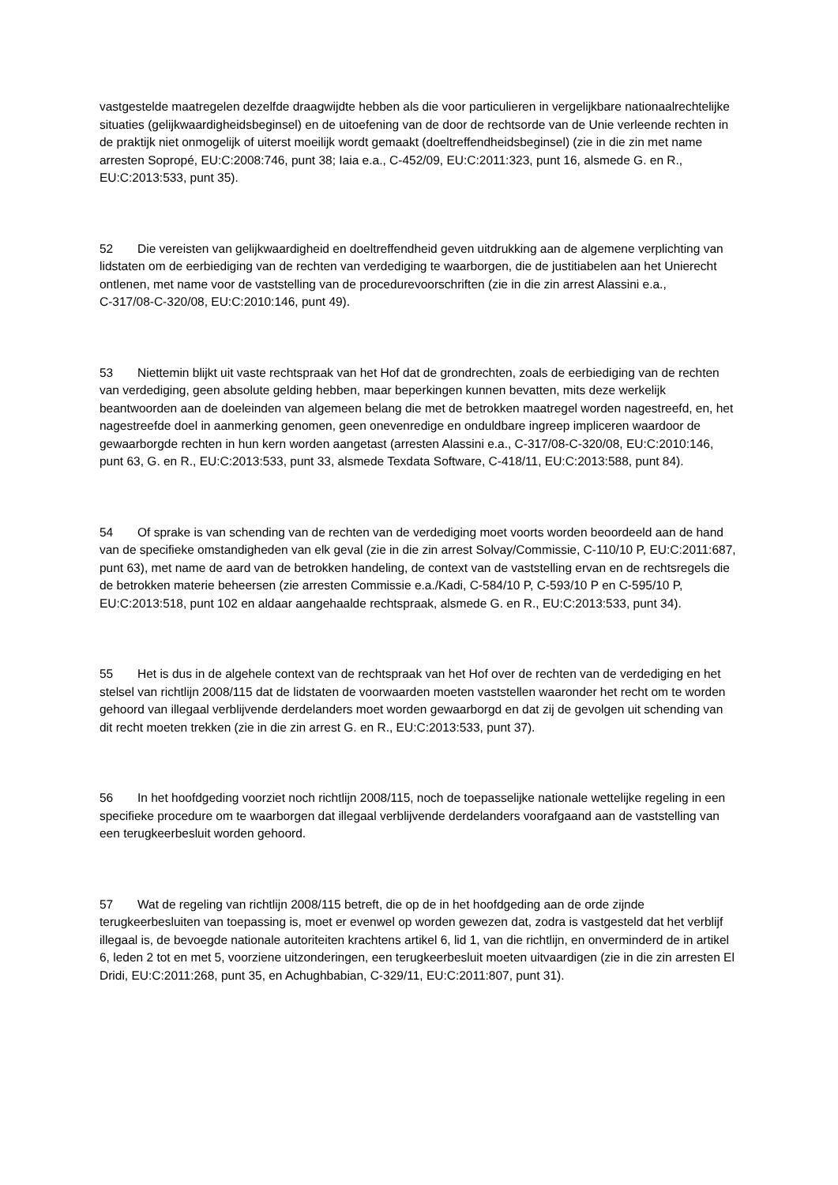vastgestelde maatregelen dezelfde draagwijdte hebben als die voor particulieren in vergelijkbare nationaalrechtelijke situaties (gelijkwaardigheidsbeginsel) en de uitoefening van de door de rechtsorde van de Unie verleende rechten in de praktijk niet onmogelijk of uiterst moeilijk wordt gemaakt (doeltreffendheidsbeginsel) (zie in die zin met name arresten Sopropé, EU:C:2008:746, punt 38; Iaia e.a., C‑452/09, EU:C:2011:323, punt 16, alsmede G. en R., EU:C:2013:533, punt 35).
52 Die vereisten van gelijkwaardigheid en doeltreffendheid geven uitdrukking aan de algemene verplichting van lidstaten om de eerbiediging van de rechten van verdediging te waarborgen, die de justitiabelen aan het Unierecht ontlenen, met name voor de vaststelling van de procedurevoorschriften (zie in die zin arrest Alassini e.a., C‑317/08‑C‑320/08, EU:C:2010:146, punt 49).
53 Niettemin blijkt uit vaste rechtspraak van het Hof dat de grondrechten, zoals de eerbiediging van de rechten van verdediging, geen absolute gelding hebben, maar beperkingen kunnen bevatten, mits deze werkelijk beantwoorden aan de doeleinden van algemeen belang die met de betrokken maatregel worden nagestreefd, en, het nagestreefde doel in aanmerking genomen, geen onevenredige en onduldbare ingreep impliceren waardoor de gewaarborgde rechten in hun kern worden aangetast (arresten Alassini e.a., C‑317/08‑C‑320/08, EU:C:2010:146, punt 63, G. en R., EU:C:2013:533, punt 33, alsmede Texdata Software, C‑418/11, EU:C:2013:588, punt 84).
54 Of sprake is van schending van de rechten van de verdediging moet voorts worden beoordeeld aan de hand van de specifieke omstandigheden van elk geval (zie in die zin arrest Solvay/Commissie, C‑110/10 P, EU:C:2011:687, punt 63), met name de aard van de betrokken handeling, de context van de vaststelling ervan en de rechtsregels die de betrokken materie beheersen (zie arresten Commissie e.a./Kadi, C‑584/10 P, C‑593/10 P en C‑595/10 P, EU:C:2013:518, punt 102 en aldaar aangehaalde rechtspraak, alsmede G. en R., EU:C:2013:533, punt 34).
55 Het is dus in de algehele context van de rechtspraak van het Hof over de rechten van de verdediging en het stelsel van richtlijn 2008/115 dat de lidstaten de voorwaarden moeten vaststellen waaronder het recht om te worden gehoord van illegaal verblijvende derdelanders moet worden gewaarborgd en dat zij de gevolgen uit schending van dit recht moeten trekken (zie in die zin arrest G. en R., EU:C:2013:533, punt 37).
56 In het hoofdgeding voorziet noch richtlijn 2008/115, noch de toepasselijke nationale wettelijke regeling in een specifieke procedure om te waarborgen dat illegaal verblijvende derdelanders voorafgaand aan de vaststelling van een terugkeerbesluit worden gehoord.
57 Wat de regeling van richtlijn 2008/115 betreft, die op de in het hoofdgeding aan de orde zijnde terugkeerbesluiten van toepassing is, moet er evenwel op worden gewezen dat, zodra is vastgesteld dat het verblijf illegaal is, de bevoegde nationale autoriteiten krachtens artikel 6, lid 1, van die richtlijn, en onverminderd de in artikel 6, leden 2 tot en met 5, voorziene uitzonderingen, een terugkeerbesluit moeten uitvaardigen (zie in die zin arresten El Dridi, EU:C:2011:268, punt 35, en Achughbabian, C‑329/11, EU:C:2011:807, punt 31).